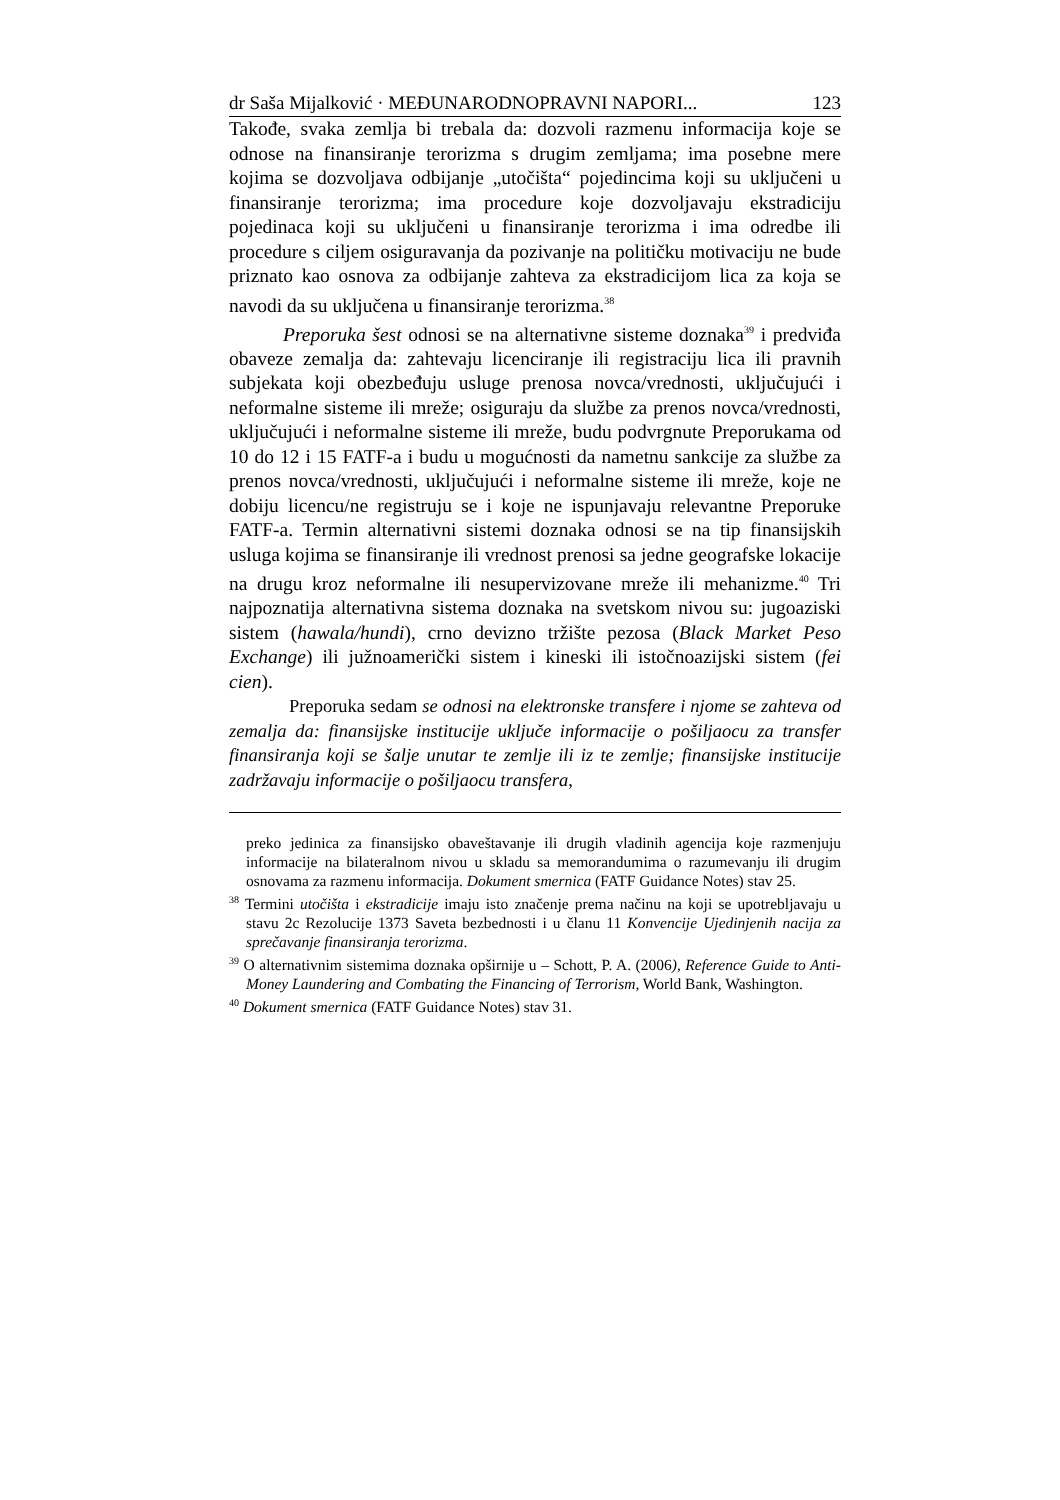dr Saša Mijalković · MEĐUNARODNOPRAVNI NAPORI... 123
Takođe, svaka zemlja bi trebala da: dozvoli razmenu informacija koje se odnose na finansiranje terorizma s drugim zemljama; ima posebne mere kojima se dozvoljava odbijanje „utočišta“ pojedincima koji su uključeni u finansiranje terorizma; ima procedure koje dozvoljavaju ekstradiciju pojedinaca koji su uključeni u finansiranje terorizma i ima odredbe ili procedure s ciljem osiguravanja da pozivanje na političku motivaciju ne bude priznato kao osnova za odbijanje zahteva za ekstradicijom lica za koja se navodi da su uključena u finansiranje terorizma.<sup>38</sup>
Preporuka šest odnosi se na alternativne sisteme doznaka<sup>39</sup> i predviđa obaveze zemalja da: zahtevaju licenciranje ili registraciju lica ili pravnih subjekata koji obezbeđuju usluge prenosa novca/vrednosti, uključujući i neformalne sisteme ili mreže; osiguraju da službe za prenos novca/vrednosti, uključujući i neformalne sisteme ili mreže, budu podvrgnute Preporukama od 10 do 12 i 15 FATF-a i budu u mogućnosti da nametnu sankcije za službe za prenos novca/vrednosti, uključujući i neformalne sisteme ili mreže, koje ne dobiju licencu/ne registruju se i koje ne ispunjavaju relevantne Preporuke FATF-a. Termin alternativni sistemi doznaka odnosi se na tip finansijskih usluga kojima se finansiranje ili vrednost prenosi sa jedne geografske lokacije na drugu kroz neformalne ili nesupervizovane mreže ili mehanizme.<sup>40</sup> Tri najpoznatija alternativna sistema doznaka na svetskom nivou su: jugoaziski sistem (hawala/hundi), crno devizno tržište pezosa (Black Market Peso Exchange) ili južnoamerički sistem i kineski ili istočnoazijski sistem (fei cien).
Preporuka sedam se odnosi na elektronske transfere i njome se zahteva od zemalja da: finansijske institucije uključe informacije o pošiljaocu za transfer finansiranja koji se šalje unutar te zemlje ili iz te zemlje; finansijske institucije zadržavaju informacije o pošiljaocu transfera,
preko jedinica za finansijsko obaveštavanje ili drugih vladinih agencija koje razmenjuju informacije na bilateralnom nivou u skladu sa memorandumima o razumevanju ili drugim osnovama za razmenu informacija. Dokument smernica (FATF Guidance Notes) stav 25.
<sup>38</sup> Termini utočišta i ekstradicije imaju isto značenje prema načinu na koji se upotrebljavaju u stavu 2c Rezolucije 1373 Saveta bezbednosti i u članu 11 Konvencije Ujedinjenih nacija za sprečavanje finansiranja terorizma.
<sup>39</sup> O alternativnim sistemima doznaka opširnije u – Schott, P. A. (2006), Reference Guide to Anti-Money Laundering and Combating the Financing of Terrorism, World Bank, Washington.
<sup>40</sup> Dokument smernica (FATF Guidance Notes) stav 31.